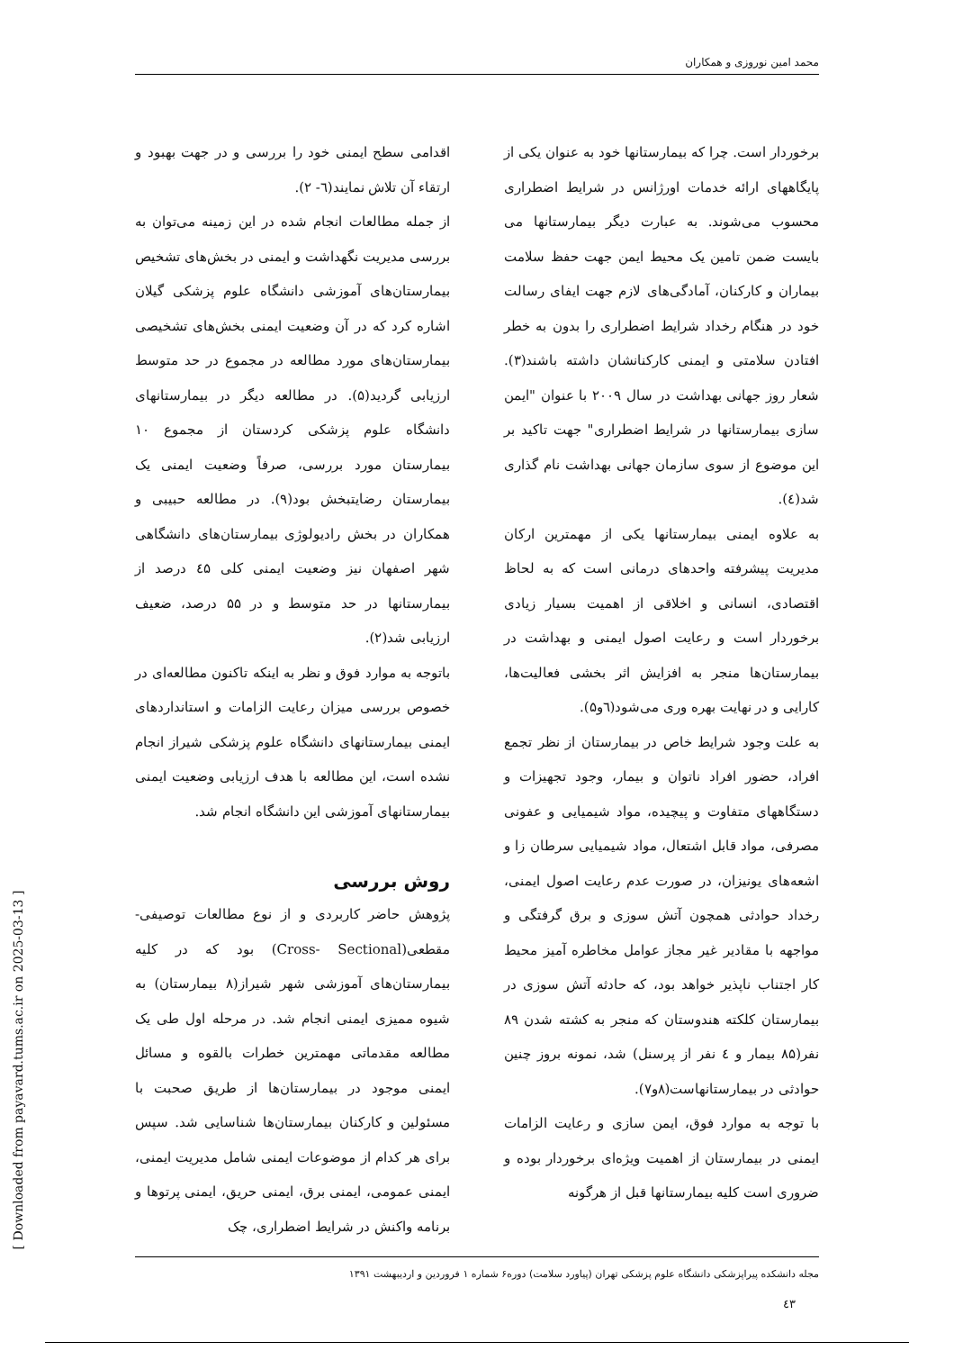محمد امین نوروزی و همکاران
برخوردار است. چرا که بیمارستانها خود به عنوان یکی از پایگاههای ارائه خدمات اورژانس در شرایط اضطراری محسوب می‌شوند. به عبارت دیگر بیمارستانها می بایست ضمن تامین یک محیط ایمن جهت حفظ سلامت بیماران و کارکنان، آمادگی‌های لازم جهت ایفای رسالت خود در هنگام رخداد شرایط اضطراری را بدون به خطر افتادن سلامتی و ایمنی کارکنانشان داشته باشند(۳). شعار روز جهانی بهداشت در سال ۲۰۰۹ با عنوان "ایمن سازی بیمارستانها در شرایط اضطراری" جهت تاکید بر این موضوع از سوی سازمان جهانی بهداشت نام گذاری شد(٤).
به علاوه ایمنی بیمارستانها یکی از مهمترین ارکان مدیریت پیشرفته واحدهای درمانی است که به لحاظ اقتصادی، انسانی و اخلاقی از اهمیت بسیار زیادی برخوردار است و رعایت اصول ایمنی و بهداشت در بیمارستان‌ها منجر به افزایش اثر بخشی فعالیت‌ها، کارایی و در نهایت بهره وری می‌شود(٦و۵).
به علت وجود شرایط خاص در بیمارستان از نظر تجمع افراد، حضور افراد ناتوان و بیمار، وجود تجهیزات و دستگاههای متفاوت و پیچیده، مواد شیمیایی و عفونی مصرفی، مواد قابل اشتعال، مواد شیمیایی سرطان زا و اشعه‌های یونیزان، در صورت عدم رعایت اصول ایمنی، رخداد حوادثی همچون آتش سوزی و برق گرفتگی و مواجهه با مقادیر غیر مجاز عوامل مخاطره آمیز محیط کار اجتناب ناپذیر خواهد بود، که حادثه آتش سوزی در بیمارستان کلکته هندوستان که منجر به کشته شدن ۸۹ نفر(۸۵ بیمار و ٤ نفر از پرسنل) شد، نمونه بروز چنین حوادثی در بیمارستانهاست(۸و۷).
با توجه به موارد فوق، ایمن سازی و رعایت الزامات ایمنی در بیمارستان از اهمیت ویژه‌ای برخوردار بوده و ضروری است کلیه بیمارستانها قبل از هرگونه
اقدامی سطح ایمنی خود را بررسی و در جهت بهبود و ارتقاء آن تلاش نمایند(٦- ۲).
از جمله مطالعات انجام شده در این زمینه می‌توان به بررسی مدیریت نگهداشت و ایمنی در بخش‌های تشخیص بیمارستان‌های آموزشی دانشگاه علوم پزشکی گیلان اشاره کرد که در آن وضعیت ایمنی بخش‌های تشخیصی بیمارستان‌های مورد مطالعه در مجموع در حد متوسط ارزیابی گردید(۵). در مطالعه دیگر در بیمارستانهای دانشگاه علوم پزشکی کردستان از مجموع ۱۰ بیمارستان مورد بررسی، صرفاً وضعیت ایمنی یک بیمارستان رضایتبخش بود(۹). در مطالعه حبیبی و همکاران در بخش رادیولوژی بیمارستان‌های دانشگاهی شهر اصفهان نیز وضعیت ایمنی کلی ٤۵ درصد از بیمارستانها در حد متوسط و در ۵۵ درصد، ضعیف ارزیابی شد(۲).
باتوجه به موارد فوق و نظر به اینکه تاکنون مطالعه‌ای در خصوص بررسی میزان رعایت الزامات و استانداردهای ایمنی بیمارستانهای دانشگاه علوم پزشکی شیراز انجام نشده است، این مطالعه با هدف ارزیابی وضعیت ایمنی بیمارستانهای آموزشی این دانشگاه انجام شد.
روش بررسی
پژوهش حاضر کاربردی و از نوع مطالعات توصیفی- مقطعی(Cross- Sectional) بود که در کلیه بیمارستان‌های آموزشی شهر شیراز(۸ بیمارستان) به شیوه ممیزی ایمنی انجام شد. در مرحله اول طی یک مطالعه مقدماتی مهمترین خطرات بالقوه و مسائل ایمنی موجود در بیمارستان‌ها از طریق صحبت با مسئولین و کارکنان بیمارستان‌ها شناسایی شد. سپس برای هر کدام از موضوعات ایمنی شامل مدیریت ایمنی، ایمنی عمومی، ایمنی برق، ایمنی حریق، ایمنی پرتوها و برنامه واکنش در شرایط اضطراری، چک
مجله دانشکده پیراپزشکی دانشگاه علوم پزشکی تهران (پیاورد سلامت) دوره۶ شماره ۱ فروردین و اردیبهشت ۱۳۹۱
٤۳
[ Downloaded from payavard.tums.ac.ir on 2025-03-13 ]